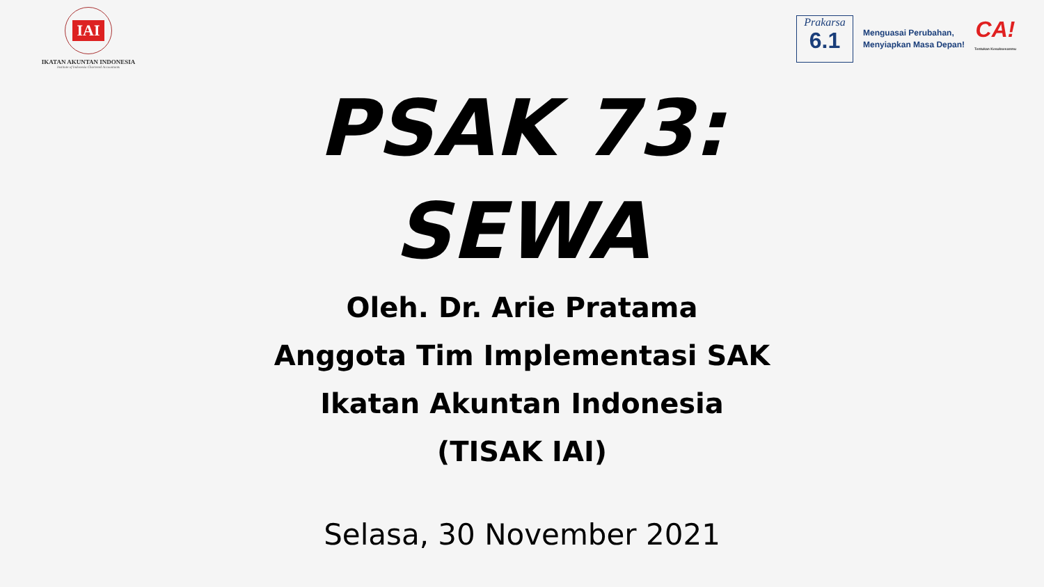IAI
IKATAN AKUNTAN INDONESIA
Institute of Indonesia Chartered Accountants
Prakarsa
6.1
Menguasai Perubahan,
Menyiapkan Masa Depan!
CA!
Tentukan Kesuksesanmu
PSAK 73:
SEWA
Oleh. Dr. Arie Pratama
Anggota Tim Implementasi SAK
Ikatan Akuntan Indonesia
(TISAK IAI)
Selasa, 30 November 2021